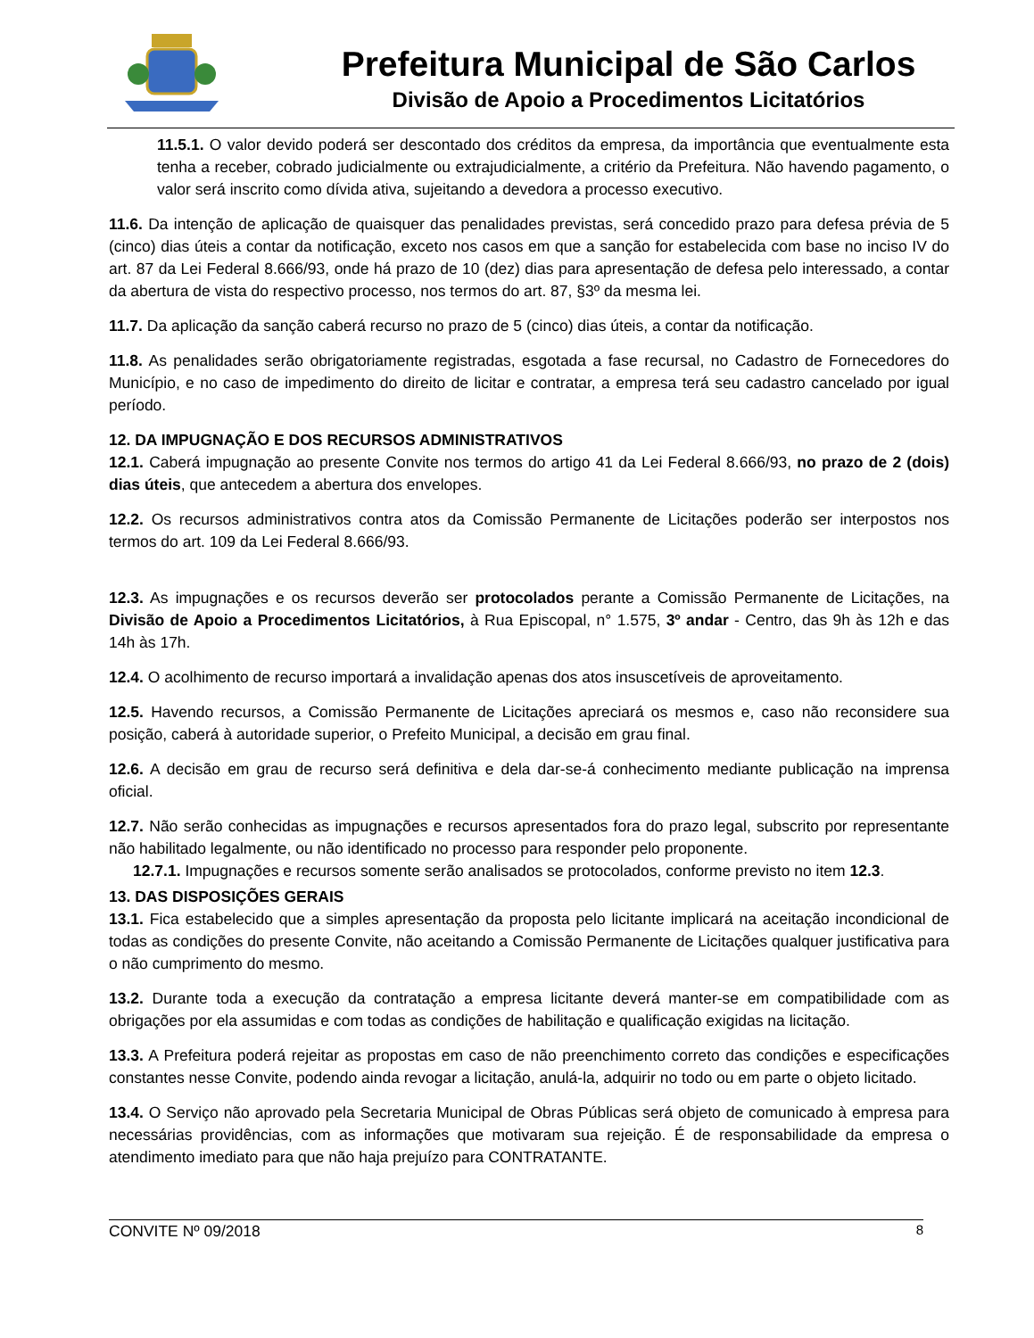Prefeitura Municipal de São Carlos
Divisão de Apoio a Procedimentos Licitatórios
11.5.1. O valor devido poderá ser descontado dos créditos da empresa, da importância que eventualmente esta tenha a receber, cobrado judicialmente ou extrajudicialmente, a critério da Prefeitura. Não havendo pagamento, o valor será inscrito como dívida ativa, sujeitando a devedora a processo executivo.
11.6. Da intenção de aplicação de quaisquer das penalidades previstas, será concedido prazo para defesa prévia de 5 (cinco) dias úteis a contar da notificação, exceto nos casos em que a sanção for estabelecida com base no inciso IV do art. 87 da Lei Federal 8.666/93, onde há prazo de 10 (dez) dias para apresentação de defesa pelo interessado, a contar da abertura de vista do respectivo processo, nos termos do art. 87, §3º da mesma lei.
11.7. Da aplicação da sanção caberá recurso no prazo de 5 (cinco) dias úteis, a contar da notificação.
11.8. As penalidades serão obrigatoriamente registradas, esgotada a fase recursal, no Cadastro de Fornecedores do Município, e no caso de impedimento do direito de licitar e contratar, a empresa terá seu cadastro cancelado por igual período.
12. DA IMPUGNAÇÃO E DOS RECURSOS ADMINISTRATIVOS
12.1. Caberá impugnação ao presente Convite nos termos do artigo 41 da Lei Federal 8.666/93, no prazo de 2 (dois) dias úteis, que antecedem a abertura dos envelopes.
12.2. Os recursos administrativos contra atos da Comissão Permanente de Licitações poderão ser interpostos nos termos do art. 109 da Lei Federal 8.666/93.
12.3. As impugnações e os recursos deverão ser protocolados perante a Comissão Permanente de Licitações, na Divisão de Apoio a Procedimentos Licitatórios, à Rua Episcopal, n° 1.575, 3º andar - Centro, das 9h às 12h e das 14h às 17h.
12.4. O acolhimento de recurso importará a invalidação apenas dos atos insuscetíveis de aproveitamento.
12.5. Havendo recursos, a Comissão Permanente de Licitações apreciará os mesmos e, caso não reconsidere sua posição, caberá à autoridade superior, o Prefeito Municipal, a decisão em grau final.
12.6. A decisão em grau de recurso será definitiva e dela dar-se-á conhecimento mediante publicação na imprensa oficial.
12.7. Não serão conhecidas as impugnações e recursos apresentados fora do prazo legal, subscrito por representante não habilitado legalmente, ou não identificado no processo para responder pelo proponente.
12.7.1. Impugnações e recursos somente serão analisados se protocolados, conforme previsto no item 12.3.
13. DAS DISPOSIÇÕES GERAIS
13.1. Fica estabelecido que a simples apresentação da proposta pelo licitante implicará na aceitação incondicional de todas as condições do presente Convite, não aceitando a Comissão Permanente de Licitações qualquer justificativa para o não cumprimento do mesmo.
13.2. Durante toda a execução da contratação a empresa licitante deverá manter-se em compatibilidade com as obrigações por ela assumidas e com todas as condições de habilitação e qualificação exigidas na licitação.
13.3. A Prefeitura poderá rejeitar as propostas em caso de não preenchimento correto das condições e especificações constantes nesse Convite, podendo ainda revogar a licitação, anulá-la, adquirir no todo ou em parte o objeto licitado.
13.4. O Serviço não aprovado pela Secretaria Municipal de Obras Públicas será objeto de comunicado à empresa para necessárias providências, com as informações que motivaram sua rejeição. É de responsabilidade da empresa o atendimento imediato para que não haja prejuízo para CONTRATANTE.
CONVITE Nº 09/2018 8